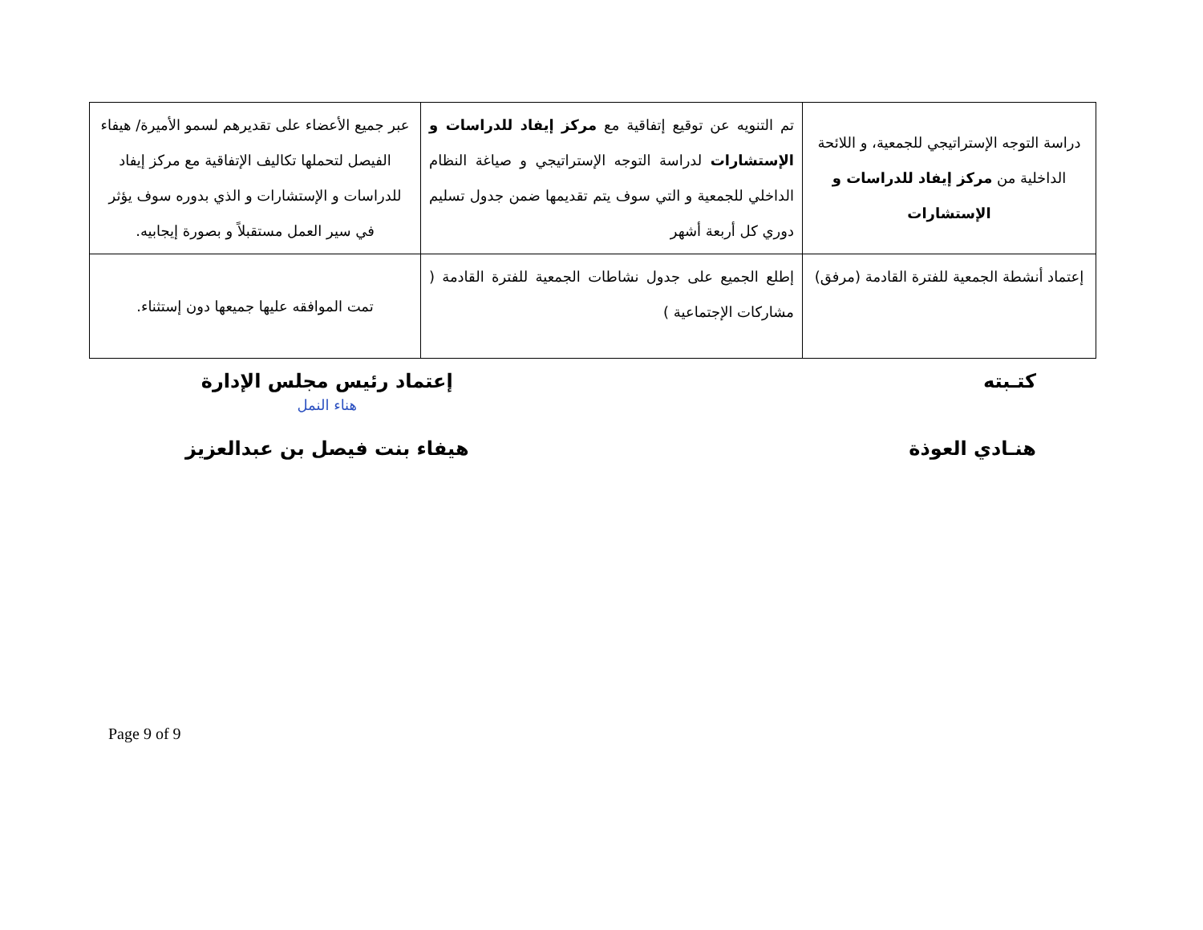| دراسة التوجه الإستراتيجي للجمعية، و اللائحة الداخلية من مركز إيفاد للدراسات و الإستشارات | تم التنويه عن توقيع إتفاقية مع مركز إيفاد للدراسات و الإستشارات لدراسة التوجه الإستراتيجي و صياغة النظام الداخلي للجمعية و التي سوف يتم تقديمها ضمن جدول تسليم دوري كل أربعة أشهر | عبر جميع الأعضاء على تقديرهم لسمو الأميرة/ هيفاء الفيصل لتحملها تكاليف الإتفاقية مع مركز إيفاد للدراسات و الإستشارات و الذي بدوره سوف يؤثر في سير العمل مستقبلاً و بصورة إيجابيه. |
| إعتماد أنشطة الجمعية للفترة القادمة (مرفق) | إطلع الجميع على جدول نشاطات الجمعية للفترة القادمة ( مشاركات الإجتماعية ) | تمت الموافقه عليها جميعها دون إستثناء. |
كتـبته
هنـادي العوذة
إعتماد رئيس مجلس الإدارة
هناء النمل
هيفاء بنت فيصل بن عبدالعزيز
Page 9 of 9